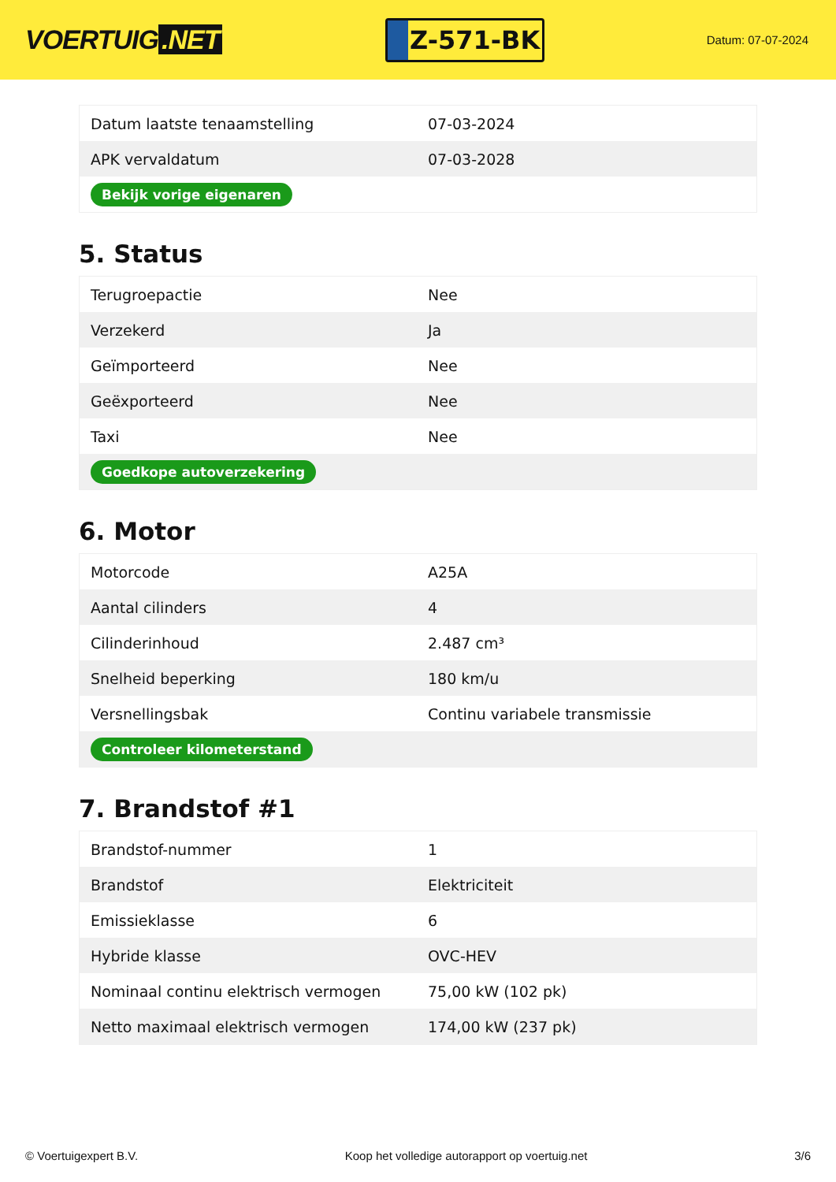VOERTUIG.NET
Z-571-BK
Datum: 07-07-2024
| Datum laatste tenaamstelling | 07-03-2024 |
| APK vervaldatum | 07-03-2028 |
| Bekijk vorige eigenaren | |
5. Status
| Terugroepactie | Nee |
| Verzekerd | Ja |
| Geïmporteerd | Nee |
| Geëxporteerd | Nee |
| Taxi | Nee |
| Goedkope autoverzekering | |
6. Motor
| Motorcode | A25A |
| Aantal cilinders | 4 |
| Cilinderinhoud | 2.487 cm³ |
| Snelheid beperking | 180 km/u |
| Versnellingsbak | Continu variabele transmissie |
| Controleer kilometerstand | |
7. Brandstof #1
| Brandstof-nummer | 1 |
| Brandstof | Elektriciteit |
| Emissieklasse | 6 |
| Hybride klasse | OVC-HEV |
| Nominaal continu elektrisch vermogen | 75,00 kW (102 pk) |
| Netto maximaal elektrisch vermogen | 174,00 kW (237 pk) |
© Voertuigexpert B.V. Koop het volledige autorapport op voertuig.net 3/6